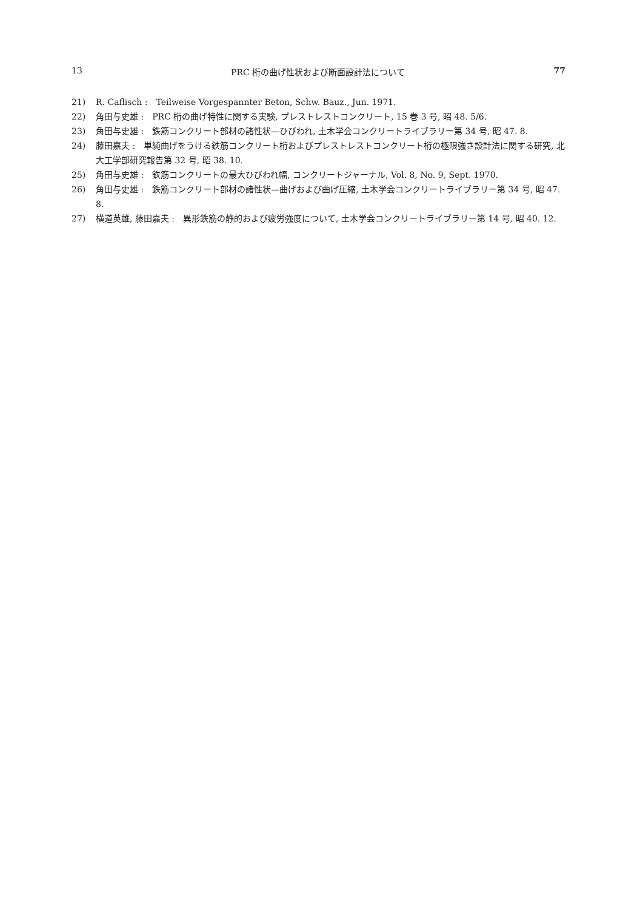13 PRC 桁の曲げ性状および断面設計法について 77
21) R. Caflisch :　Teilweise Vorgespannter Beton, Schw. Bauz., Jun. 1971.
22) 角田与史雄 :　PRC 桁の曲げ特性に関する実験, プレストレストコンクリート, 15 巻 3 号, 昭 48. 5/6.
23) 角田与史雄 :　鉄筋コンクリート部材の諸性状—ひびわれ, 土木学会コンクリートライブラリー第 34 号, 昭 47. 8.
24) 藤田嘉夫 :　単純曲げをうける鉄筋コンクリート桁およびプレストレストコンクリート桁の極限強さ設計法に関する研究, 北大工学部研究報告第 32 号, 昭 38. 10.
25) 角田与史雄 :　鉄筋コンクリートの最大ひびわれ幅, コンクリートジャーナル, Vol. 8, No. 9, Sept. 1970.
26) 角田与史雄 :　鉄筋コンクリート部材の諸性状—曲げおよび曲げ圧縮, 土木学会コンクリートライブラリー第 34 号, 昭 47. 8.
27) 横道英雄, 藤田嘉夫 :　異形鉄筋の静的および疲労強度について, 土木学会コンクリートライブラリー第 14 号, 昭 40. 12.